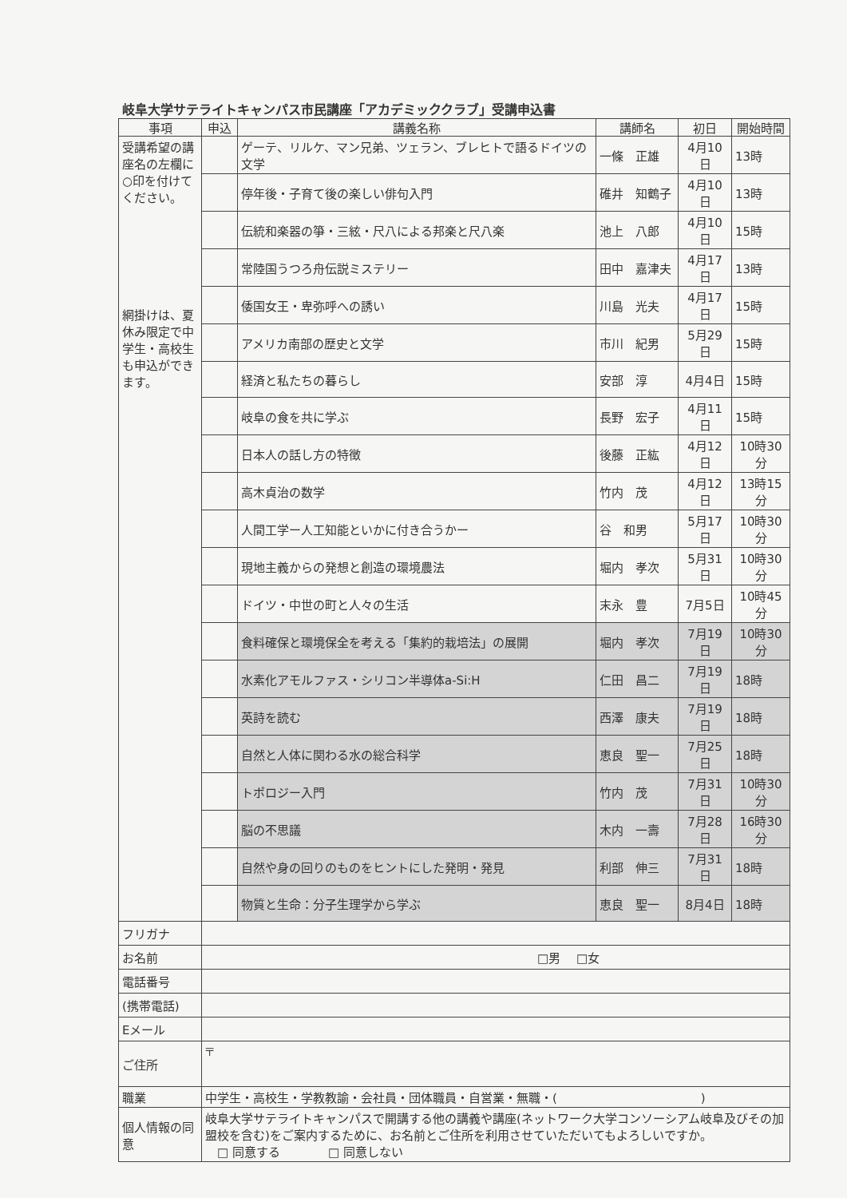岐阜大学サテライトキャンパス市民講座「アカデミッククラブ」受講申込書
| 事項 | 申込 | 講義名称 | 講師名 | 初日 | 開始時間 |
| --- | --- | --- | --- | --- | --- |
| 受講希望の講座名の左欄に○印を付けてください。 網掛けは、夏休み限定で中学生・高校生も申込ができます。 | | ゲーテ、リルケ、マン兄弟、ツェラン、ブレヒトで語るドイツの文学 | 一條 正雄 | 4月10日 | 13時 |
| | | 停年後・子育て後の楽しい俳句入門 | 碓井 知鶴子 | 4月10日 | 13時 |
| | | 伝統和楽器の箏・三絃・尺八による邦楽と尺八楽 | 池上 八郎 | 4月10日 | 15時 |
| | | 常陸国うつろ舟伝説ミステリー | 田中 嘉津夫 | 4月17日 | 13時 |
| | | 倭国女王・卑弥呼への誘い | 川島 光夫 | 4月17日 | 15時 |
| | | アメリカ南部の歴史と文学 | 市川 紀男 | 5月29日 | 15時 |
| | | 経済と私たちの暮らし | 安部 淳 | 4月4日 | 15時 |
| | | 岐阜の食を共に学ぶ | 長野 宏子 | 4月11日 | 15時 |
| | | 日本人の話し方の特徴 | 後藤 正紘 | 4月12日 | 10時30分 |
| | | 高木貞治の数学 | 竹内 茂 | 4月12日 | 13時15分 |
| | | 人間工学ー人工知能といかに付き合うかー | 谷 和男 | 5月17日 | 10時30分 |
| | | 現地主義からの発想と創造の環境農法 | 堀内 孝次 | 5月31日 | 10時30分 |
| | | ドイツ・中世の町と人々の生活 | 末永 豊 | 7月5日 | 10時45分 |
| | | 食料確保と環境保全を考える「集約的栽培法」の展開 | 堀内 孝次 | 7月19日 | 10時30分 |
| | | 水素化アモルファス・シリコン半導体a-Si:H | 仁田 昌二 | 7月19日 | 18時 |
| | | 英詩を読む | 西澤 康夫 | 7月19日 | 18時 |
| | | 自然と人体に関わる水の総合科学 | 恵良 聖一 | 7月25日 | 18時 |
| | | トポロジー入門 | 竹内 茂 | 7月31日 | 10時30分 |
| | | 脳の不思議 | 木内 一壽 | 7月28日 | 16時30分 |
| | | 自然や身の回りのものをヒントにした発明・発見 | 利部 伸三 | 7月31日 | 18時 |
| | | 物質と生命：分子生理学から学ぶ | 恵良 聖一 | 8月4日 | 18時 |
| フリガナ | | | | | |
| お名前 | □男 □女 | | | | |
| 電話番号 | | | | | |
| (携帯電話) | | | | | |
| Eメール | | | | | |
| ご住所 | 〒 | | | | |
| 職業 | 中学生・高校生・学教教諭・会社員・団体職員・自営業・無職・( ) | | | | |
| 個人情報の同意 | 岐阜大学サテライトキャンパスで開講する他の講義や講座(ネットワーク大学コンソーシアム岐阜及びその加盟校を含む)をご案内するために、お名前とご住所を利用させていただいてもよろしいですか。 □ 同意する □ 同意しない | | | | |